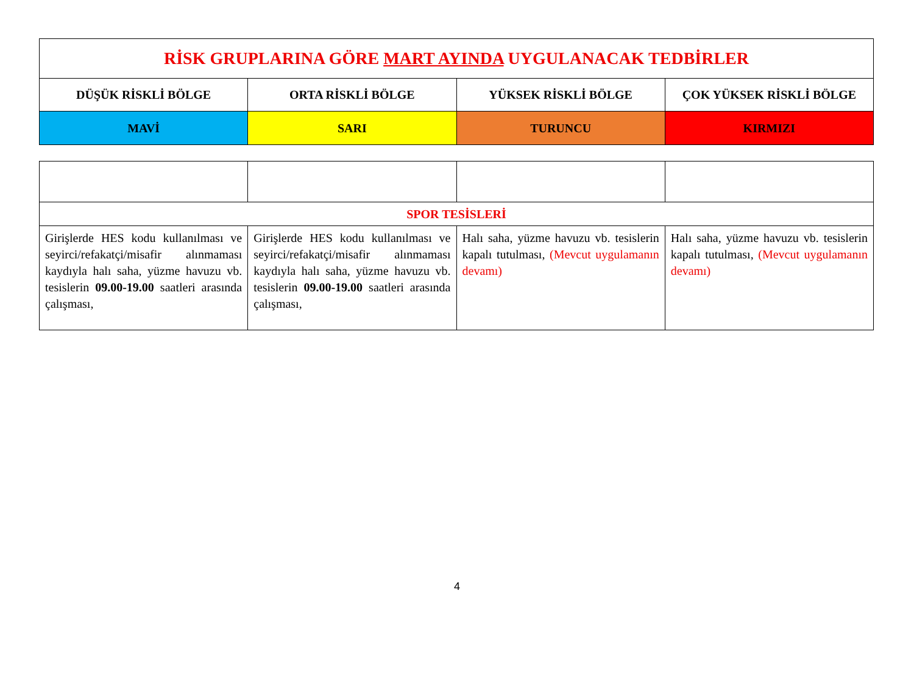| RİSK GRUPLARINA GÖRE MART AYINDA UYGULANACAK TEDBİRLER | | | |
| DÜŞÜK RİSKLİ BÖLGE | ORTA RİSKLİ BÖLGE | YÜKSEK RİSKLİ BÖLGE | ÇOK YÜKSEK RİSKLİ BÖLGE |
| MAVİ | SARI | TURUNCU | KIRMIZI |
| SPOR TESİSLERİ | | | |
| Girişlerde HES kodu kullanılması ve seyirci/refakatçi/misafir alınmaması kaydıyla halı saha, yüzme havuzu vb. tesislerin 09.00-19.00 saatleri arasında çalışması, | Girişlerde HES kodu kullanılması ve seyirci/refakatçi/misafir alınmaması kaydıyla halı saha, yüzme havuzu vb. tesislerin 09.00-19.00 saatleri arasında çalışması, | Halı saha, yüzme havuzu vb. tesislerin kapalı tutulması, (Mevcut uygulamanın devamı) | Halı saha, yüzme havuzu vb. tesislerin kapalı tutulması, (Mevcut uygulamanın devamı) |
4